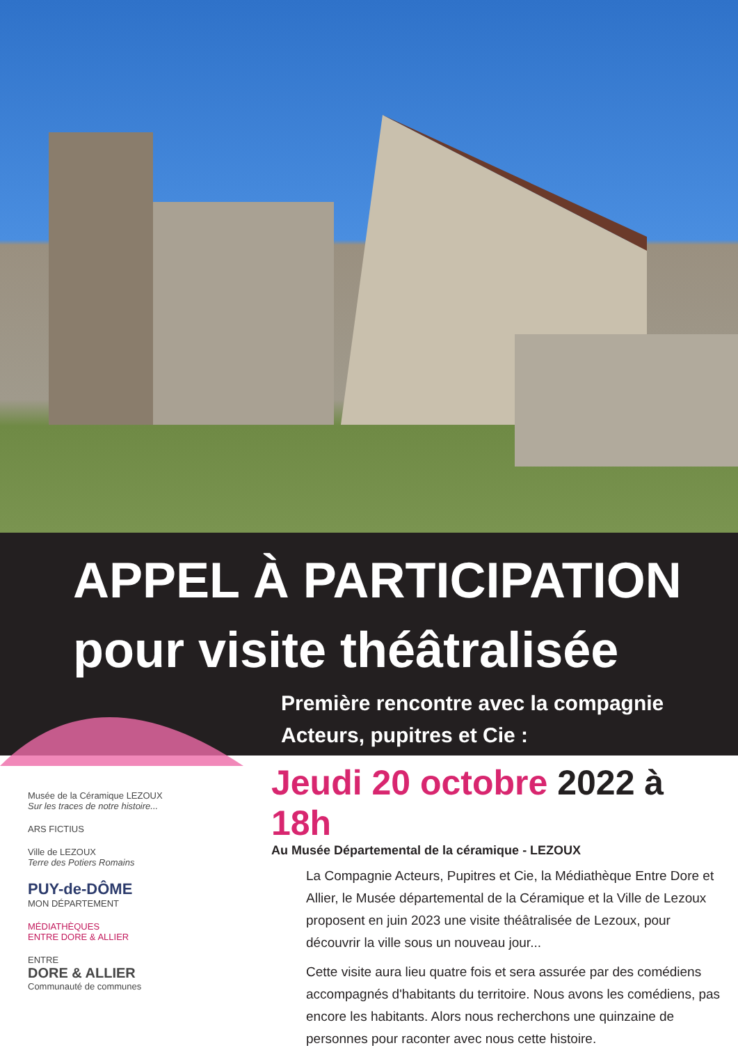APPEL À PARTICIPATION
pour visite théâtralisée
Première rencontre avec la compagnie
Acteurs, pupitres et Cie :
Musée de la Céramique LEZOUX
Sur les traces de notre histoire...
ARS FICTIUS
Ville de LEZOUX
Terre des Potiers Romains
PUY-de-DÔME
MON DÉPARTEMENT
MÉDIATHÈQUES
ENTRE DORE & ALLIER
ENTRE
DORE & ALLIER
Communauté de communes
Jeudi 20 octobre 2022 à 18h
Au Musée Départemental de la céramique - LEZOUX
La Compagnie Acteurs, Pupitres et Cie, la Médiathèque Entre Dore et Allier, le Musée départemental de la Céramique et la Ville de Lezoux proposent en juin 2023 une visite théâtralisée de Lezoux, pour découvrir la ville sous un nouveau jour...
Cette visite aura lieu quatre fois et sera assurée par des comédiens accompagnés d'habitants du territoire. Nous avons les comédiens, pas encore les habitants. Alors nous recherchons une quinzaine de personnes pour raconter avec nous cette histoire.